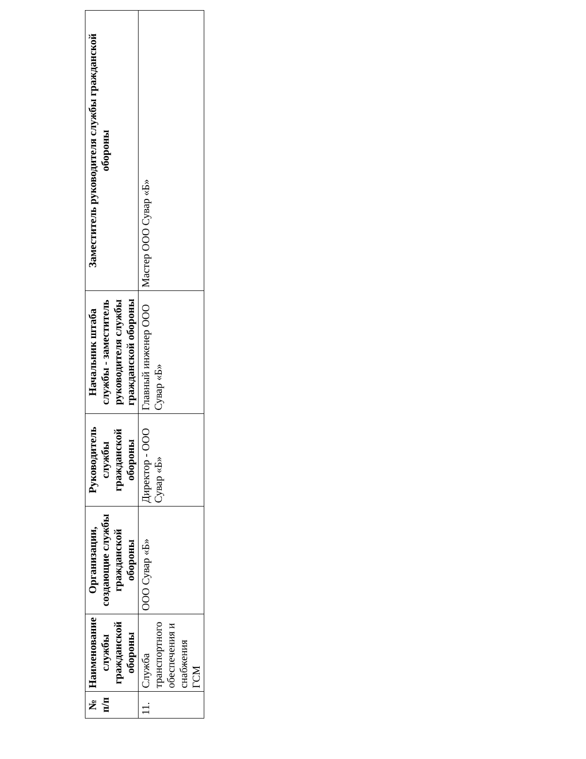| № п/п | Наименование службы гражданской обороны | Организации, создающие службы гражданской обороны | Руководитель службы гражданской обороны | Начальник штаба службы - заместитель руководителя службы гражданской обороны | Заместитель руководителя службы гражданской обороны |
| --- | --- | --- | --- | --- | --- |
| 11. | Служба транспортного обеспечения и снабжения ГСМ | ООО Сувар «Б» | Директор - ООО Сувар «Б» | Главный инженер ООО Сувар «Б» | Мастер ООО Сувар «Б» |